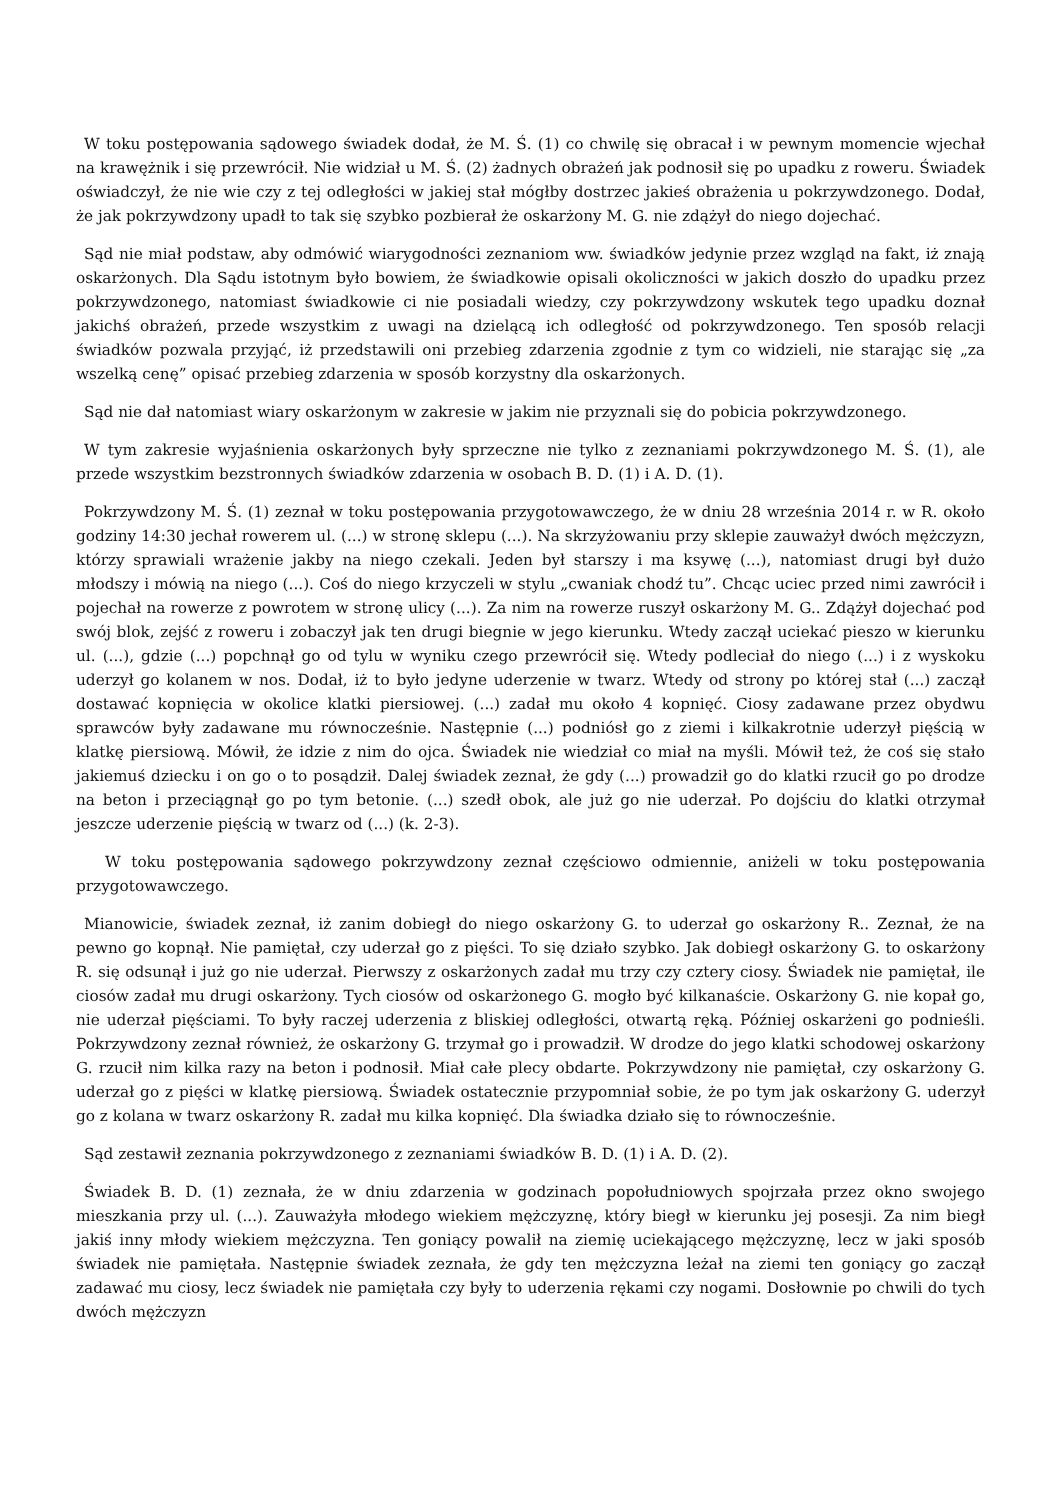W toku postępowania sądowego świadek dodał, że M. Ś. (1) co chwilę się obracał i w pewnym momencie wjechał na krawężnik i się przewrócił. Nie widział u M. Ś. (2) żadnych obrażeń jak podnosił się po upadku z roweru. Świadek oświadczył, że nie wie czy z tej odległości w jakiej stał mógłby dostrzec jakieś obrażenia u pokrzywdzonego. Dodał, że jak pokrzywdzony upadł to tak się szybko pozbierał że oskarżony M. G. nie zdążył do niego dojechać.
Sąd nie miał podstaw, aby odmówić wiarygodności zeznaniom ww. świadków jedynie przez wzgląd na fakt, iż znają oskarżonych. Dla Sądu istotnym było bowiem, że świadkowie opisali okoliczności w jakich doszło do upadku przez pokrzywdzonego, natomiast świadkowie ci nie posiadali wiedzy, czy pokrzywdzony wskutek tego upadku doznał jakichś obrażeń, przede wszystkim z uwagi na dzielącą ich odległość od pokrzywdzonego. Ten sposób relacji świadków pozwala przyjąć, iż przedstawili oni przebieg zdarzenia zgodnie z tym co widzieli, nie starając się „za wszelką cenę” opisać przebieg zdarzenia w sposób korzystny dla oskarżonych.
Sąd nie dał natomiast wiary oskarżonym w zakresie w jakim nie przyznali się do pobicia pokrzywdzonego.
W tym zakresie wyjaśnienia oskarżonych były sprzeczne nie tylko z zeznaniami pokrzywdzonego M. Ś. (1), ale przede wszystkim bezstronnych świadków zdarzenia w osobach B. D. (1) i A. D. (1).
Pokrzywdzony M. Ś. (1) zeznał w toku postępowania przygotowawczego, że w dniu 28 września 2014 r. w R. około godziny 14:30 jechał rowerem ul. (...) w stronę sklepu (...). Na skrzyżowaniu przy sklepie zauważył dwóch mężczyzn, którzy sprawiali wrażenie jakby na niego czekali. Jeden był starszy i ma ksywę (...), natomiast drugi był dużo młodszy i mówią na niego (...). Coś do niego krzyczeli w stylu „cwaniak chodź tu”. Chcąc uciec przed nimi zawrócił i pojechał na rowerze z powrotem w stronę ulicy (...). Za nim na rowerze ruszył oskarżony M. G.. Zdążył dojechać pod swój blok, zejść z roweru i zobaczył jak ten drugi biegnie w jego kierunku. Wtedy zaczął uciekać pieszo w kierunku ul. (...), gdzie (...) popchnął go od tylu w wyniku czego przewrócił się. Wtedy podleciał do niego (...) i z wyskoku uderzył go kolanem w nos. Dodał, iż to było jedyne uderzenie w twarz. Wtedy od strony po której stał (...) zaczął dostawać kopnięcia w okolice klatki piersiowej. (...) zadał mu około 4 kopnięć. Ciosy zadawane przez obydwu sprawców były zadawane mu równocześnie. Następnie (...) podniósł go z ziemi i kilkakrotnie uderzył pięścią w klatkę piersiową. Mówił, że idzie z nim do ojca. Świadek nie wiedział co miał na myśli. Mówił też, że coś się stało jakiemuś dziecku i on go o to posądził. Dalej świadek zeznał, że gdy (...) prowadził go do klatki rzucił go po drodze na beton i przeciągnął go po tym betonie. (...) szedł obok, ale już go nie uderzał. Po dojściu do klatki otrzymał jeszcze uderzenie pięścią w twarz od (...) (k. 2-3).
W toku postępowania sądowego pokrzywdzony zeznał częściowo odmiennie, aniżeli w toku postępowania przygotowawczego.
Mianowicie, świadek zeznał, iż zanim dobiegł do niego oskarżony G. to uderzał go oskarżony R.. Zeznał, że na pewno go kopnął. Nie pamiętał, czy uderzał go z pięści. To się działo szybko. Jak dobiegł oskarżony G. to oskarżony R. się odsunął i już go nie uderzał. Pierwszy z oskarżonych zadał mu trzy czy cztery ciosy. Świadek nie pamiętał, ile ciosów zadał mu drugi oskarżony. Tych ciosów od oskarżonego G. mogło być kilkanaście. Oskarżony G. nie kopał go, nie uderzał pięściami. To były raczej uderzenia z bliskiej odległości, otwartą ręką. Później oskarżeni go podnieśli. Pokrzywdzony zeznał również, że oskarżony G. trzymał go i prowadził. W drodze do jego klatki schodowej oskarżony G. rzucił nim kilka razy na beton i podnosił. Miał całe plecy obdarte. Pokrzywdzony nie pamiętał, czy oskarżony G. uderzał go z pięści w klatkę piersiową. Świadek ostatecznie przypomniał sobie, że po tym jak oskarżony G. uderzył go z kolana w twarz oskarżony R. zadał mu kilka kopnięć. Dla świadka działo się to równocześnie.
Sąd zestawił zeznania pokrzywdzonego z zeznaniami świadków B. D. (1) i A. D. (2).
Świadek B. D. (1) zeznała, że w dniu zdarzenia w godzinach popołudniowych spojrzała przez okno swojego mieszkania przy ul. (...). Zauważyła młodego wiekiem mężczyznę, który biegł w kierunku jej posesji. Za nim biegł jakiś inny młody wiekiem mężczyzna. Ten goniący powalił na ziemię uciekającego mężczyznę, lecz w jaki sposób świadek nie pamiętała. Następnie świadek zeznała, że gdy ten mężczyzna leżał na ziemi ten goniący go zaczął zadawać mu ciosy, lecz świadek nie pamiętała czy były to uderzenia rękami czy nogami. Dosłownie po chwili do tych dwóch mężczyzn